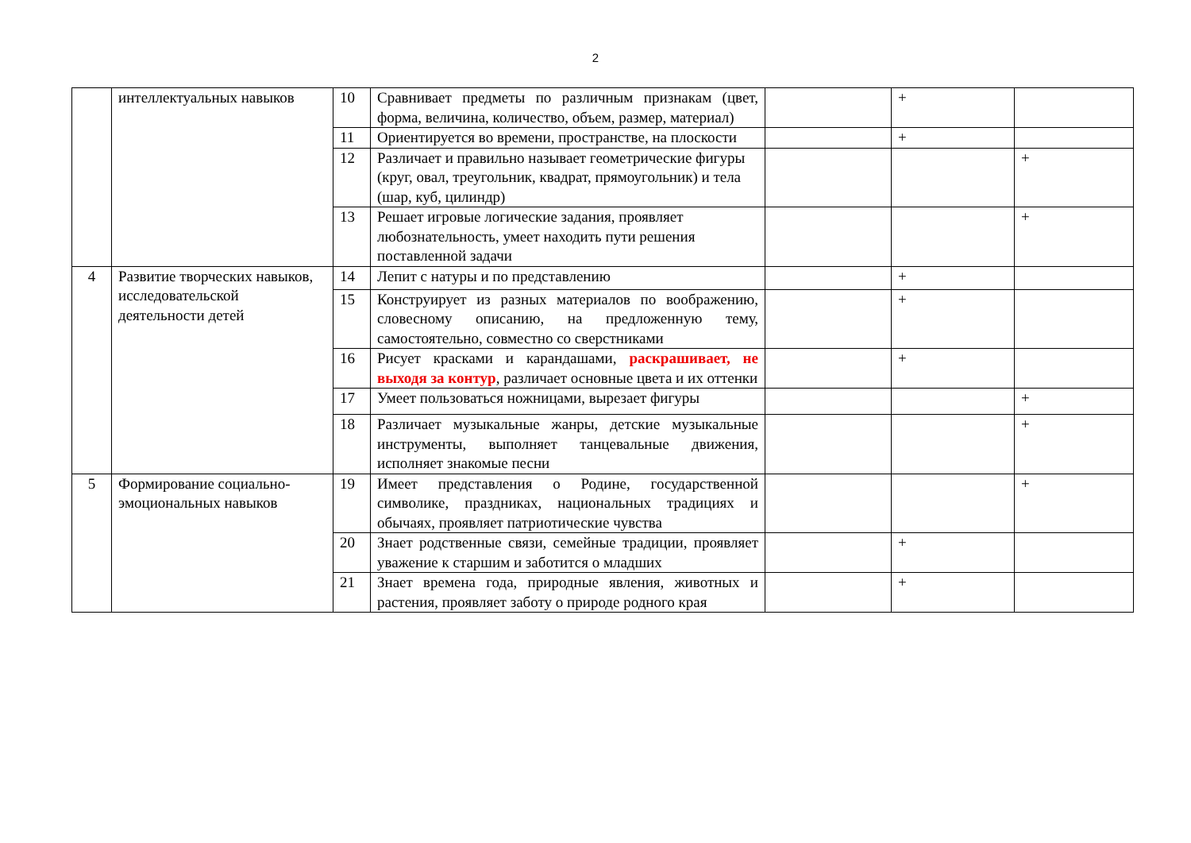2
| | интеллектуальных навыков | 10 | Сравнивает предметы по различным признакам (цвет, форма, величина, количество, объем, размер, материал) | | + | |
| | | 11 | Ориентируется во времени, пространстве, на плоскости | | + | |
| | | 12 | Различает и правильно называет геометрические фигуры (круг, овал, треугольник, квадрат, прямоугольник) и тела (шар, куб, цилиндр) | | | + |
| | | 13 | Решает игровые логические задания, проявляет любознательность, умеет находить пути решения поставленной задачи | | | + |
| 4 | Развитие творческих навыков, исследовательской деятельности детей | 14 | Лепит с натуры и по представлению | | + | |
| | | 15 | Конструирует из разных материалов по воображению, словесному описанию, на предложенную тему, самостоятельно, совместно со сверстниками | | + | |
| | | 16 | Рисует красками и карандашами, раскрашивает, не выходя за контур , различает основные цвета и их оттенки | | + | |
| | | 17 | Умеет пользоваться ножницами, вырезает фигуры | | | + |
| | | 18 | Различает музыкальные жанры, детские музыкальные инструменты, выполняет танцевальные движения, исполняет знакомые песни | | | + |
| 5 | Формирование социально-эмоциональных навыков | 19 | Имеет представления о Родине, государственной символике, праздниках, национальных традициях и обычаях, проявляет патриотические чувства | | | + |
| | | 20 | Знает родственные связи, семейные традиции, проявляет уважение к старшим и заботится о младших | | + | |
| | | 21 | Знает времена года, природные явления, животных и растения, проявляет заботу о природе родного края | | + | |